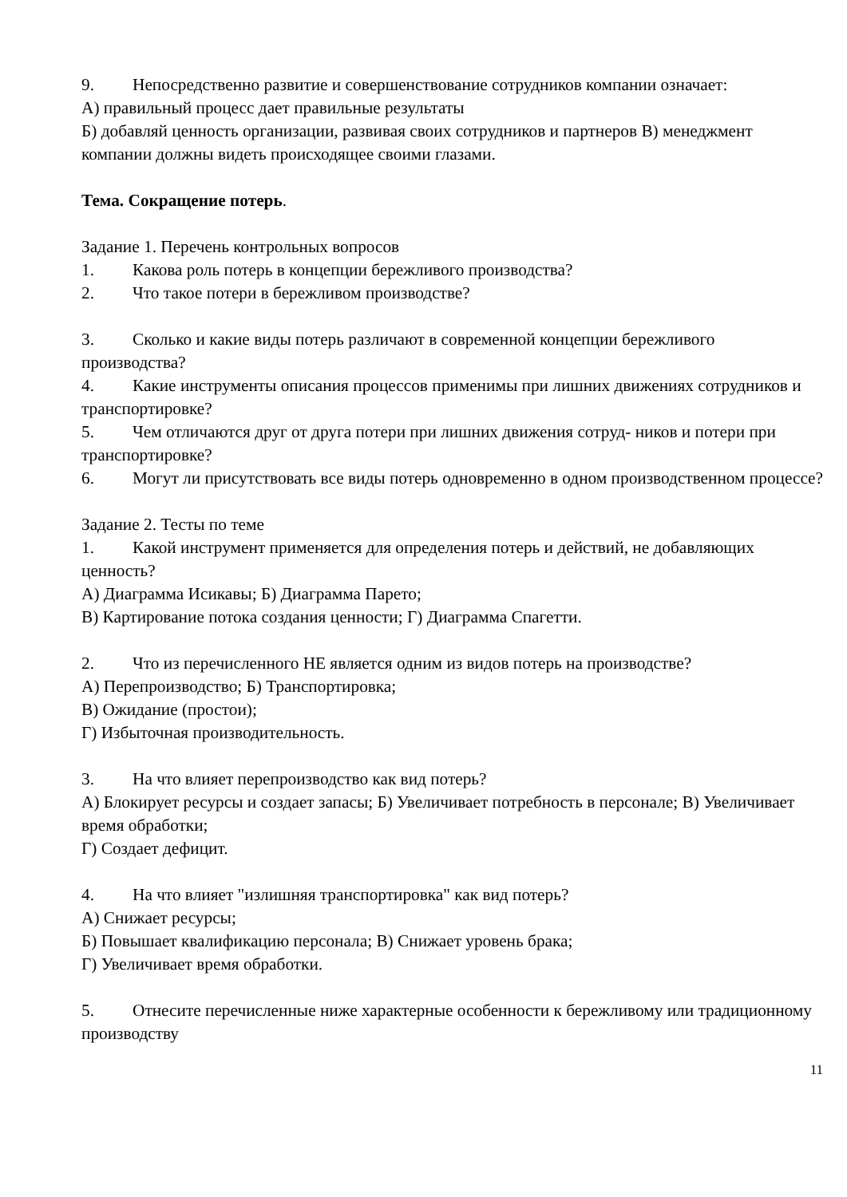9. Непосредственно развитие и совершенствование сотрудников компании означает:
А) правильный процесс дает правильные результаты
Б) добавляй ценность организации, развивая своих сотрудников и партнеров В) менеджмент компании должны видеть происходящее своими глазами.
Тема. Сокращение потерь.
Задание 1. Перечень контрольных вопросов
1. Какова роль потерь в концепции бережливого производства?
2. Что такое потери в бережливом производстве?
3. Сколько и какие виды потерь различают в современной концепции бережливого производства?
4. Какие инструменты описания процессов применимы при лишних движениях сотрудников и транспортировке?
5. Чем отличаются друг от друга потери при лишних движения сотруд- ников и потери при транспортировке?
6. Могут ли присутствовать все виды потерь одновременно в одном производственном процессе?
Задание 2. Тесты по теме
1. Какой инструмент применяется для определения потерь и действий, не добавляющих ценность?
А) Диаграмма Исикавы; Б) Диаграмма Парето;
В) Картирование потока создания ценности; Г) Диаграмма Спагетти.
2. Что из перечисленного НЕ является одним из видов потерь на производстве?
А) Перепроизводство; Б) Транспортировка;
В) Ожидание (простои);
Г) Избыточная производительность.
3. На что влияет перепроизводство как вид потерь?
А) Блокирует ресурсы и создает запасы; Б) Увеличивает потребность в персонале; В) Увеличивает время обработки;
Г) Создает дефицит.
4. На что влияет "излишняя транспортировка" как вид потерь?
А) Снижает ресурсы;
Б) Повышает квалификацию персонала; В) Снижает уровень брака;
Г) Увеличивает время обработки.
5. Отнесите перечисленные ниже характерные особенности к бережливому или традиционному производству
11